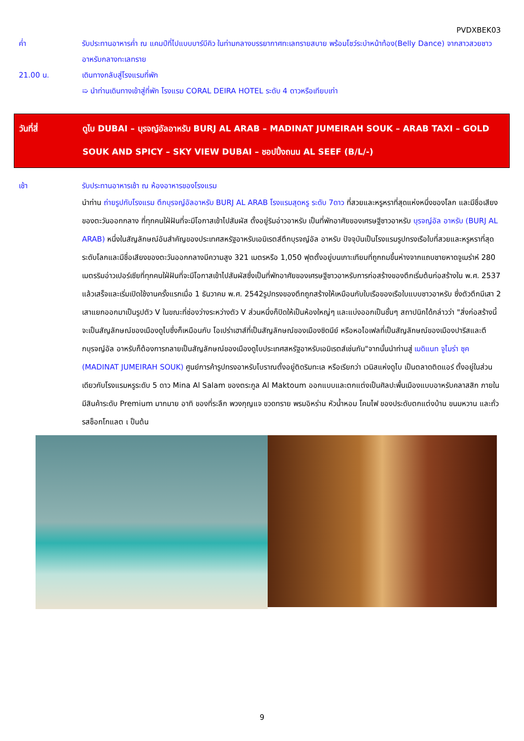PVDXBEK03
ค่ำ รับประทานอาหารค่ำ ณ แคมป์ที่ไปแบบบาร์บีคิว ในท่ามกลางบรรยากาศทะเลทรายสบาย พร้อมโชว์ระบำหน้าท้อง(Belly Dance) จากสาวสวยชาวอาหรับกลางทะเลทราย
21.00 น. เดินทางกลับสู่โรงแรมที่พัก
➯ นำท่านเดินทางเข้าสู่ที่พัก โรงแรม CORAL DEIRA HOTEL ระดับ 4 ดาวหรือเทียบเท่า
วันที่สี่ ดูไบ DUBAI – บุรจญ์อัลอาหรับ BURJ AL ARAB – MADINAT JUMEIRAH SOUK – ARAB TAXI – GOLD SOUK AND SPICY – SKY VIEW DUBAI – ชอปปิ้งถนน AL SEEF (B/L/-)
เช้า รับประทานอาหารเช้า ณ ห้องอาหารของโรงแรม
นำท่าน ถ่ายรูปกับโรงแรม ตึกบุรจญ์อัลอาหรับ BURJ AL ARAB โรงแรมสุดหรู ระดับ 7ดาว ที่สวยและหรูหราที่สุดแห่งหนึ่งของโลก และมีชื่อเสียงของตะวันออกกลาง ที่ทุกคนใฝ่ฝันที่จะมีโอกาสเข้าไปสัมผัส ตั้งอยู่ริมอ่าวอาหรับ เป็นที่พักอาศัยของเศรษฐีชาวอาหรับ บุรจญ์อัล อาหรับ (BURJ AL ARAB) หนึ่งในสัญลักษณ์อันสำคัญของประเทศสหรัฐอาหรับเอมิเรตส์ตึกบุรจญ์อัล อาหรับ ปัจจุบันเป็นโรงแรมรูปทรงเรือใบที่สวยและหรูหราที่สุดระดับโลกและมีชื่อเสียงของตะวันออกกลางมีความสูง 321 เมตรหรือ 1,050 ฟุตตั้งอยู่บนเกาะเทียมที่ถูกถมขึ้นห่างจากแถบชายหาดจูเมร่าห์ 280 เมตรริมอ่าวเปอร์เซียที่ทุกคนใฝ่ฝันที่จะมีโอกาสเข้าไปสัมผัสซึ่งเป็นที่พักอาศัยของเศรษฐีชาวอาหรับการก่อสร้างของตึกเริ่มต้นก่อสร้างใน พ.ศ. 2537 แล้วเสร็จและเริ่มเปิดใช้งานครั้งแรกเมื่อ 1 ธันวาคม พ.ศ. 2542รูปทรงของตึกถูกสร้างให้เหมือนกับใบเรือของเรือใบแบบชาวอาหรับ ซึ่งตัวตึกมีเสา 2 เสาแยกออกมาเป็นรูปตัว V ในขณะที่ช่องว่างระหว่างตัว V ส่วนหนึ่งก็ปิดให้เป็นห้องใหญ่ๆ และแบ่งออกเป็นชั้นๆ สถาปนิกได้กล่าวว่า "สิ่งก่อสร้างนี้จะเป็นสัญลักษณ์ของเมืองดูไบซึ่งก็เหมือนกับ โอเปร่าเฮาส์ที่เป็นสัญลักษณ์ของเมืองซิดนีย์ หรือหอไอเฟลที่เป็นสัญลักษณ์ของเมืองปารีสและตึกบุรจญ์อัล อาหรับก็ต้องการกลายเป็นสัญลักษณ์ของเมืองดูไบประเทศสหรัฐอาหรับเอมิเรตส์เช่นกัน"จากนั้นนำท่านสู่ เมดิแนท จูไมร่า ซุค (MADINAT JUMEIRAH SOUK) ศูนย์การค้ารูปทรงอาหรับโบราณตั้งอยู่ติดริมทะเล หรือเรียกว่า เวนิสแห่งดูไบ เป็นตลาดติดแอร์ ตั้งอยู่ในส่วนเดียวกับโรงแรมหรูระดับ 5 ดาว Mina Al Salam ของตระกูล Al Maktoum ออกแบบและตกแต่งเป็นศิลปะพื้นเมืองแบบอาหรับคลาสสิก ภายในมีสินค้าระดับ Premium มากมาย อาทิ ของที่ระลึก พวงกุญแจ ขวดทราย พรมอิหร่าน หัวน้ำหอม โคมไฟ ของประดับตกแต่งบ้าน ขนมหวาน และถั่วรสช็อกโกแลต เ ป็นต้น
9